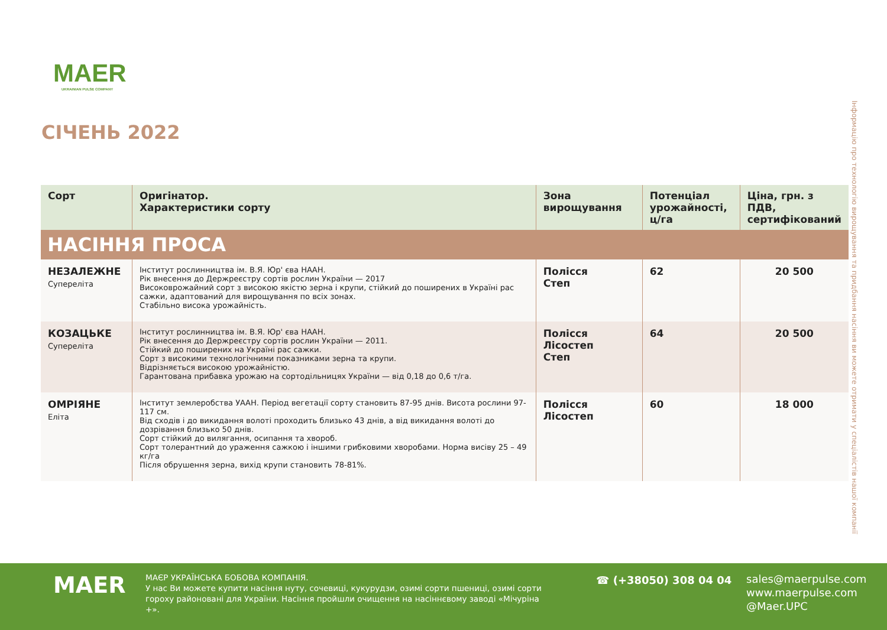MAER
UKRAINIAN PULSE COMPANY
СІЧЕНЬ 2022
Інформацію про технологію вирощування та придбання насіння ви можете отримати у спеціалістів нашої компанії
| Сорт | Оригінатор. Характеристики сорту | Зона вирощування | Потенціал урожайності, ц/га | Ціна, грн. з ПДВ, сертифікований |
| --- | --- | --- | --- | --- |
| НАСІННЯ ПРОСА | | | | |
| НЕЗАЛЕЖНЕ Супереліта | Інститут рослинництва ім. В.Я. Юр' єва НААН. Рік внесення до Держреєстру сортів рослин України — 2017 Високоврожайний сорт з високою якістю зерна і крупи, стійкий до поширених в Україні рас сажки, адаптований для вирощування по всіх зонах. Стабільно висока урожайність. | Полісся Степ | 62 | 20 500 |
| КОЗАЦЬКЕ Супереліта | Інститут рослинництва ім. В.Я. Юр' єва НААН. Рік внесення до Держреєстру сортів рослин України — 2011. Стійкий до поширених на Україні рас сажки. Сорт з високими технологічними показниками зерна та крупи. Відрізняється високою урожайністю. Гарантована прибавка урожаю на сортодільницях України — від 0,18 до 0,6 т/га. | Полісся Лісостеп Степ | 64 | 20 500 |
| ОМРІЯНЕ Еліта | Інститут землеробства УААН. Період вегетації сорту становить 87-95 днів. Висота рослини 97-117 см. Від сходів і до викидання волоті проходить близько 43 днів, а від викидання волоті до дозрівання близько 50 днів. Сорт стійкий до вилягання, осипання та хвороб. Сорт толерантний до ураження сажкою і іншими грибковими хворобами. Норма висіву 25 – 49 кг/га Після обрушення зерна, вихід крупи становить 78-81%. | Полісся Лісостеп | 60 | 18 000 |
MAER
МАЄР УКРАЇНСЬКА БОБОВА КОМПАНІЯ.
У нас Ви можете купити насіння нуту, сочевиці, кукурудзи, озимі сорти пшениці, озимі сорти гороху районовані для України. Насіння пройшли очищення на насіннєвому заводі «Мічуріна +».
☎ (+38050) 308 04 04
sales@maerpulse.com
www.maerpulse.com
@Maer.UPC